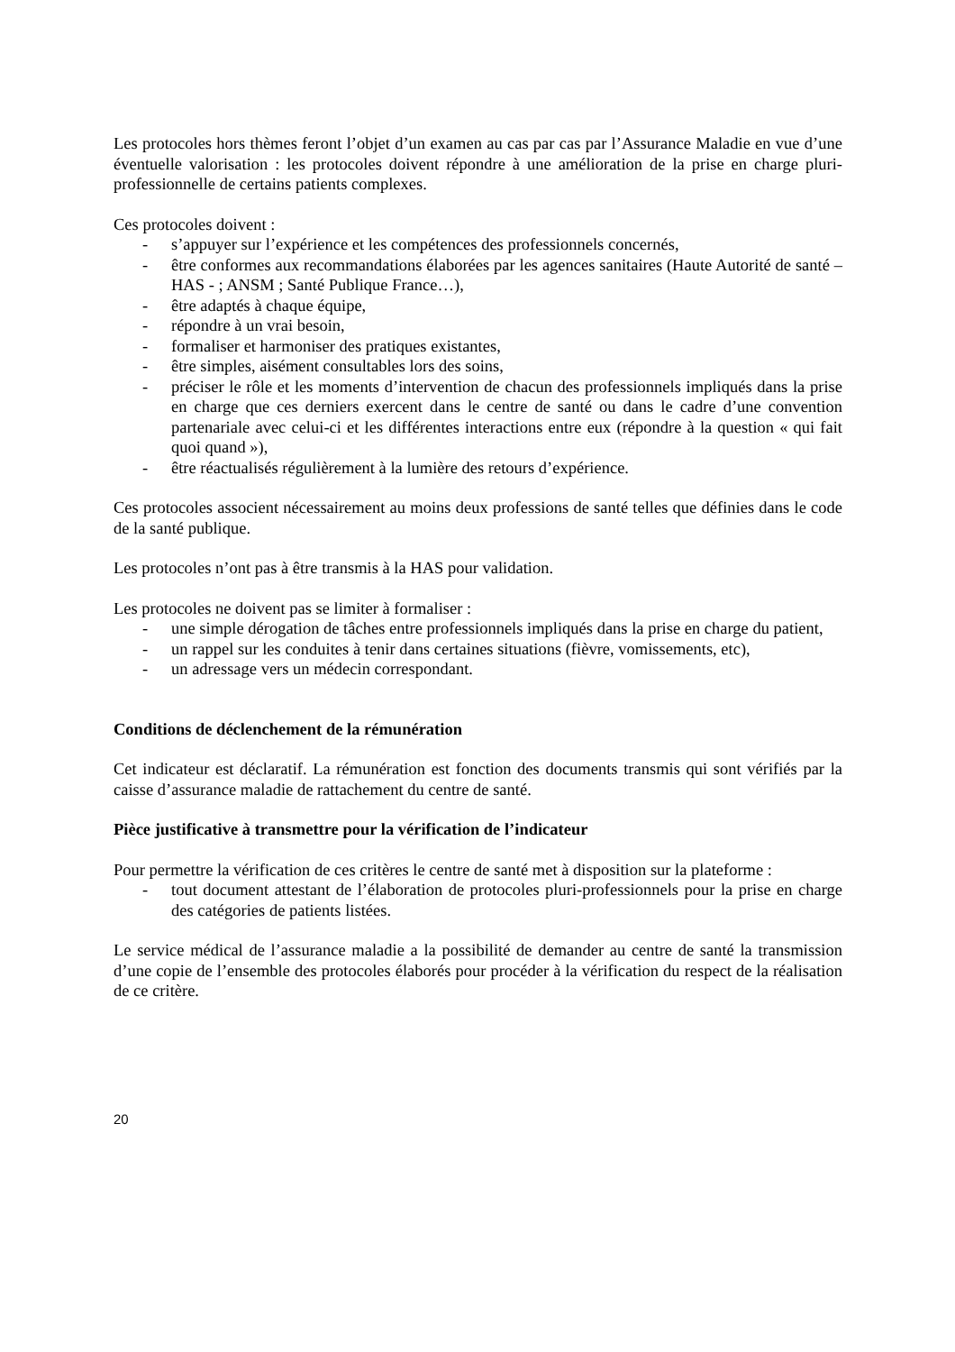Les protocoles hors thèmes feront l’objet d’un examen au cas par cas par l’Assurance Maladie en vue d’une éventuelle valorisation : les protocoles doivent répondre à une amélioration de la prise en charge pluri-professionnelle de certains patients complexes.
Ces protocoles doivent :
- s’appuyer sur l’expérience et les compétences des professionnels concernés,
- être conformes aux recommandations élaborées par les agences sanitaires (Haute Autorité de santé – HAS - ; ANSM ; Santé Publique France…),
- être adaptés à chaque équipe,
- répondre à un vrai besoin,
- formaliser et harmoniser des pratiques existantes,
- être simples, aisément consultables lors des soins,
- préciser le rôle et les moments d’intervention de chacun des professionnels impliqués dans la prise en charge que ces derniers exercent dans le centre de santé ou dans le cadre d’une convention partenariale avec celui-ci et les différentes interactions entre eux (répondre à la question « qui fait quoi quand »),
- être réactualisés régulièrement à la lumière des retours d’expérience.
Ces protocoles associent nécessairement au moins deux professions de santé telles que définies dans le code de la santé publique.
Les protocoles n’ont pas à être transmis à la HAS pour validation.
Les protocoles ne doivent pas se limiter à formaliser :
- une simple dérogation de tâches entre professionnels impliqués dans la prise en charge du patient,
- un rappel sur les conduites à tenir dans certaines situations (fièvre, vomissements, etc),
- un adressage vers un médecin correspondant.
Conditions de déclenchement de la rémunération
Cet indicateur est déclaratif. La rémunération est fonction des documents transmis qui sont vérifiés par la caisse d’assurance maladie de rattachement du centre de santé.
Pièce justificative à transmettre pour la vérification de l’indicateur
Pour permettre la vérification de ces critères le centre de santé met à disposition sur la plateforme :
- tout document attestant de l’élaboration de protocoles pluri-professionnels pour la prise en charge des catégories de patients listées.
Le service médical de l’assurance maladie a la possibilité de demander au centre de santé la transmission d’une copie de l’ensemble des protocoles élaborés pour procéder à la vérification du respect de la réalisation de ce critère.
20